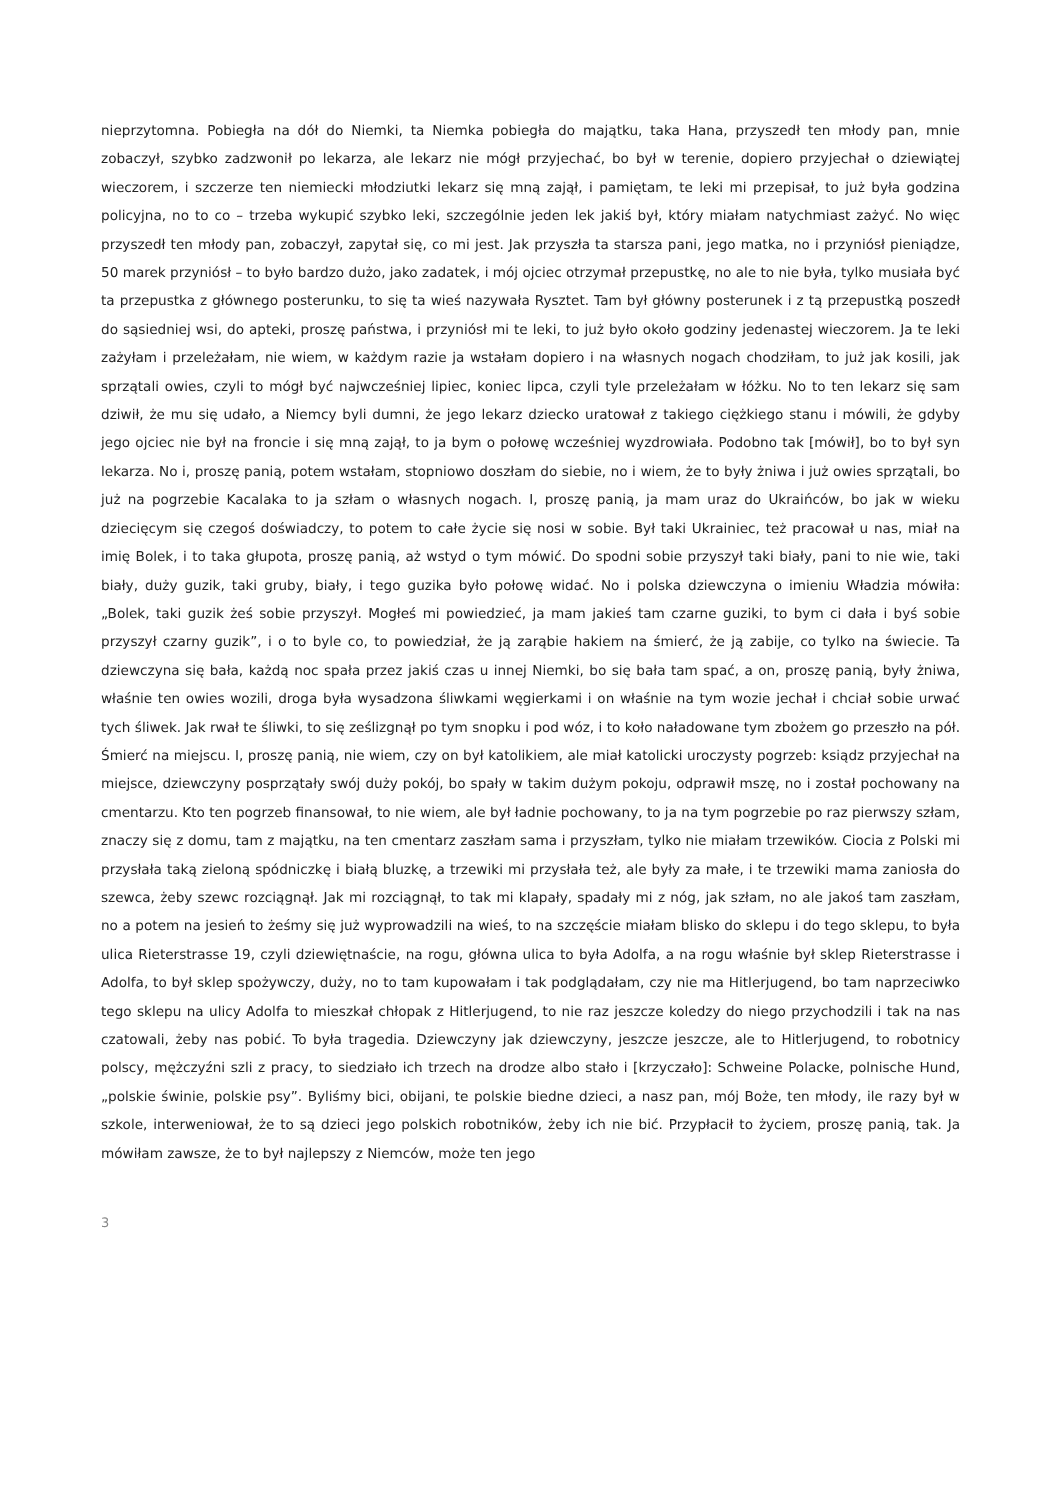nieprzytomna. Pobiegła na dół do Niemki, ta Niemka pobiegła do majątku, taka Hana, przyszedł ten młody pan, mnie zobaczył, szybko zadzwonił po lekarza, ale lekarz nie mógł przyjechać, bo był w terenie, dopiero przyjechał o dziewiątej wieczorem, i szczerze ten niemiecki młodziutki lekarz się mną zajął, i pamiętam, te leki mi przepisał, to już była godzina policyjna, no to co – trzeba wykupić szybko leki, szczególnie jeden lek jakiś był, który miałam natychmiast zażyć. No więc przyszedł ten młody pan, zobaczył, zapytał się, co mi jest. Jak przyszła ta starsza pani, jego matka, no i przyniósł pieniądze, 50 marek przyniósł – to było bardzo dużo, jako zadatek, i mój ojciec otrzymał przepustkę, no ale to nie była, tylko musiała być ta przepustka z głównego posterunku, to się ta wieś nazywała Rysztet. Tam był główny posterunek i z tą przepustką poszedł do sąsiedniej wsi, do apteki, proszę państwa, i przyniósł mi te leki, to już było około godziny jedenastej wieczorem. Ja te leki zażyłam i przeleżałam, nie wiem, w każdym razie ja wstałam dopiero i na własnych nogach chodziłam, to już jak kosili, jak sprzątali owies, czyli to mógł być najwcześniej lipiec, koniec lipca, czyli tyle przeleżałam w łóżku. No to ten lekarz się sam dziwił, że mu się udało, a Niemcy byli dumni, że jego lekarz dziecko uratował z takiego ciężkiego stanu i mówili, że gdyby jego ojciec nie był na froncie i się mną zajął, to ja bym o połowę wcześniej wyzdrowiała. Podobno tak [mówił], bo to był syn lekarza. No i, proszę panią, potem wstałam, stopniowo doszłam do siebie, no i wiem, że to były żniwa i już owies sprzątali, bo już na pogrzebie Kacalaka to ja szłam o własnych nogach. I, proszę panią, ja mam uraz do Ukraińców, bo jak w wieku dziecięcym się czegoś doświadczy, to potem to całe życie się nosi w sobie. Był taki Ukrainiec, też pracował u nas, miał na imię Bolek, i to taka głupota, proszę panią, aż wstyd o tym mówić. Do spodni sobie przyszył taki biały, pani to nie wie, taki biały, duży guzik, taki gruby, biały, i tego guzika było połowę widać. No i polska dziewczyna o imieniu Władzia mówiła: „Bolek, taki guzik żeś sobie przyszył. Mogłeś mi powiedzieć, ja mam jakieś tam czarne guziki, to bym ci dała i byś sobie przyszył czarny guzik”, i o to byle co, to powiedział, że ją zarąbie hakiem na śmierć, że ją zabije, co tylko na świecie. Ta dziewczyna się bała, każdą noc spała przez jakiś czas u innej Niemki, bo się bała tam spać, a on, proszę panią, były żniwa, właśnie ten owies wozili, droga była wysadzona śliwkami węgierkami i on właśnie na tym wozie jechał i chciał sobie urwać tych śliwek. Jak rwał te śliwki, to się ześlizgnął po tym snopku i pod wóz, i to koło naładowane tym zbożem go przeszło na pół. Śmierć na miejscu. I, proszę panią, nie wiem, czy on był katolikiem, ale miał katolicki uroczysty pogrzeb: ksiądz przyjechał na miejsce, dziewczyny posprzątały swój duży pokój, bo spały w takim dużym pokoju, odprawił mszę, no i został pochowany na cmentarzu. Kto ten pogrzeb finansował, to nie wiem, ale był ładnie pochowany, to ja na tym pogrzebie po raz pierwszy szłam, znaczy się z domu, tam z majątku, na ten cmentarz zaszłam sama i przyszłam, tylko nie miałam trzewików. Ciocia z Polski mi przysłała taką zieloną spódniczkę i białą bluzkę, a trzewiki mi przysłała też, ale były za małe, i te trzewiki mama zaniosła do szewca, żeby szewc rozciągnął. Jak mi rozciągnął, to tak mi klapały, spadały mi z nóg, jak szłam, no ale jakoś tam zaszłam, no a potem na jesień to żeśmy się już wyprowadzili na wieś, to na szczęście miałam blisko do sklepu i do tego sklepu, to była ulica Rieterstrasse 19, czyli dziewiętnaście, na rogu, główna ulica to była Adolfa, a na rogu właśnie był sklep Rieterstrasse i Adolfa, to był sklep spożywczy, duży, no to tam kupowałam i tak podglądałam, czy nie ma Hitlerjugend, bo tam naprzeciwko tego sklepu na ulicy Adolfa to mieszkał chłopak z Hitlerjugend, to nie raz jeszcze koledzy do niego przychodzili i tak na nas czatowali, żeby nas pobić. To była tragedia. Dziewczyny jak dziewczyny, jeszcze jeszcze, ale to Hitlerjugend, to robotnicy polscy, mężczyźni szli z pracy, to siedziało ich trzech na drodze albo stało i [krzyczało]: Schweine Polacke, polnische Hund, „polskie świnie, polskie psy”. Byliśmy bici, obijani, te polskie biedne dzieci, a nasz pan, mój Boże, ten młody, ile razy był w szkole, interweniował, że to są dzieci jego polskich robotników, żeby ich nie bić. Przypłacił to życiem, proszę panią, tak. Ja mówiłam zawsze, że to był najlepszy z Niemców, może ten jego
3